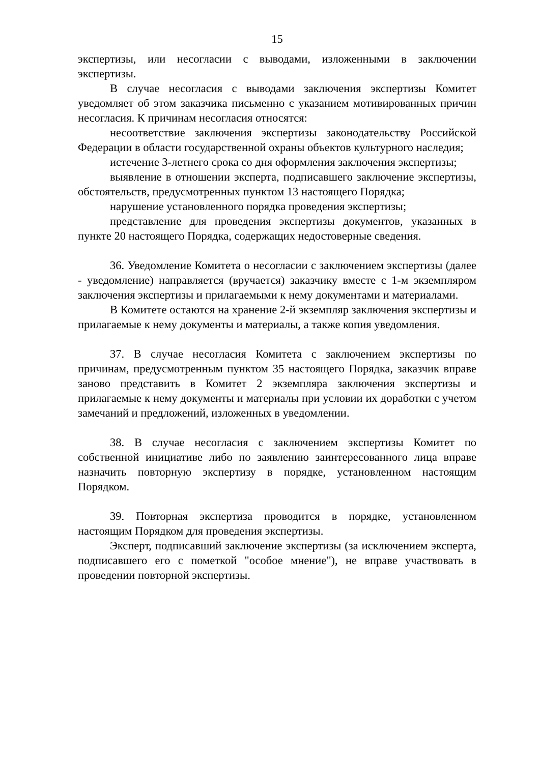15
экспертизы, или несогласии с выводами, изложенными в заключении экспертизы.
В случае несогласия с выводами заключения экспертизы Комитет уведомляет об этом заказчика письменно с указанием мотивированных причин несогласия. К причинам несогласия относятся:
несоответствие заключения экспертизы законодательству Российской Федерации в области государственной охраны объектов культурного наследия;
истечение 3-летнего срока со дня оформления заключения экспертизы;
выявление в отношении эксперта, подписавшего заключение экспертизы, обстоятельств, предусмотренных пунктом 13 настоящего Порядка;
нарушение установленного порядка проведения экспертизы;
представление для проведения экспертизы документов, указанных в пункте 20 настоящего Порядка, содержащих недостоверные сведения.
36. Уведомление Комитета о несогласии с заключением экспертизы (далее - уведомление) направляется (вручается) заказчику вместе с 1-м экземпляром заключения экспертизы и прилагаемыми к нему документами и материалами.
В Комитете остаются на хранение 2-й экземпляр заключения экспертизы и прилагаемые к нему документы и материалы, а также копия уведомления.
37. В случае несогласия Комитета с заключением экспертизы по причинам, предусмотренным пунктом 35 настоящего Порядка, заказчик вправе заново представить в Комитет 2 экземпляра заключения экспертизы и прилагаемые к нему документы и материалы при условии их доработки с учетом замечаний и предложений, изложенных в уведомлении.
38. В случае несогласия с заключением экспертизы Комитет по собственной инициативе либо по заявлению заинтересованного лица вправе назначить повторную экспертизу в порядке, установленном настоящим Порядком.
39. Повторная экспертиза проводится в порядке, установленном настоящим Порядком для проведения экспертизы.
Эксперт, подписавший заключение экспертизы (за исключением эксперта, подписавшего его с пометкой "особое мнение"), не вправе участвовать в проведении повторной экспертизы.